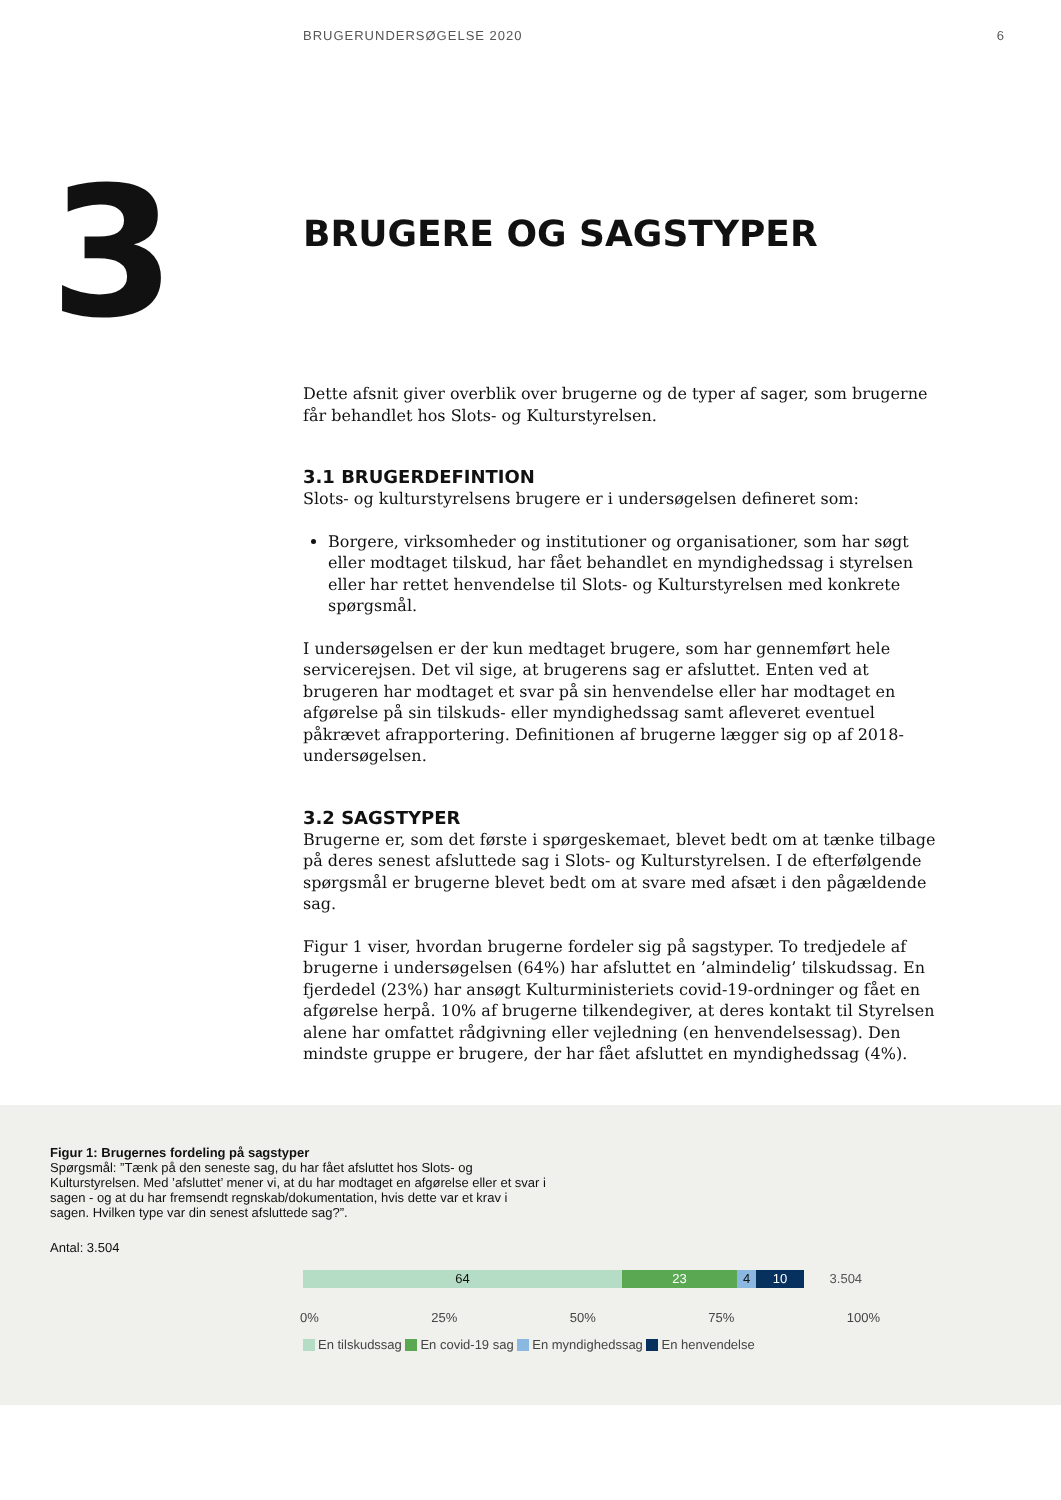BRUGERUNDERSØGELSE 2020 6
3
BRUGERE OG SAGSTYPER
Dette afsnit giver overblik over brugerne og de typer af sager, som brugerne får behandlet hos Slots- og Kulturstyrelsen.
3.1 BRUGERDEFINTION
Slots- og kulturstyrelsens brugere er i undersøgelsen defineret som:
Borgere, virksomheder og institutioner og organisationer, som har søgt eller modtaget tilskud, har fået behandlet en myndighedssag i styrelsen eller har rettet henvendelse til Slots- og Kulturstyrelsen med konkrete spørgsmål.
I undersøgelsen er der kun medtaget brugere, som har gennemført hele servicerejsen. Det vil sige, at brugerens sag er afsluttet. Enten ved at brugeren har modtaget et svar på sin henvendelse eller har modtaget en afgørelse på sin tilskuds- eller myndighedssag samt afleveret eventuel påkrævet afrapportering. Definitionen af brugerne lægger sig op af 2018-undersøgelsen.
3.2 SAGSTYPER
Brugerne er, som det første i spørgeskemaet, blevet bedt om at tænke tilbage på deres senest afsluttede sag i Slots- og Kulturstyrelsen. I de efterfølgende spørgsmål er brugerne blevet bedt om at svare med afsæt i den pågældende sag.
Figur 1 viser, hvordan brugerne fordeler sig på sagstyper. To tredjedele af brugerne i undersøgelsen (64%) har afsluttet en ’almindelig’ tilskudssag. En fjerdedel (23%) har ansøgt Kulturministeriets covid-19-ordninger og fået en afgørelse herpå. 10% af brugerne tilkendegiver, at deres kontakt til Styrelsen alene har omfattet rådgivning eller vejledning (en henvendelsessag). Den mindste gruppe er brugere, der har fået afsluttet en myndighedssag (4%).
Figur 1: Brugernes fordeling på sagstyper
Spørgsmål: ”Tænk på den seneste sag, du har fået afsluttet hos Slots- og Kulturstyrelsen. Med ’afsluttet’ mener vi, at du har modtaget en afgørelse eller et svar i sagen - og at du har fremsendt regnskab/dokumentation, hvis dette var et krav i sagen. Hvilken type var din senest afsluttede sag?”.
Antal: 3.504
64 23 4 10 3.504
0% 25% 50% 75% 100%
En tilskudssag En covid-19 sag En myndighedssag En henvendelse